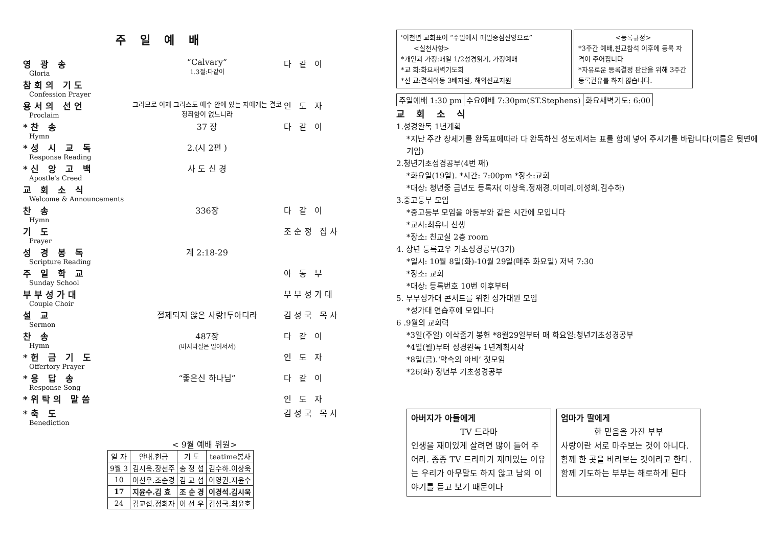주 일 예 배
영 광 송
Gloria
“Calvary”
1.3절:다같이
다 같 이
참회의 기도
Confession Prayer
용서의 선언
Proclaim
그러므로 이제 그리스도 예수 안에 있는 자에게는 결코 정죄함이 없느니라
인 도 자
*찬 송
Hymn
37 장 다 같 이
*성 시 교 독
Response Reading
2.(시 2편 )
*신 앙 고 백
Apostle's Creed
사 도 신 경
교 회 소 식
Welcome & Announcements
찬 송
Hymn
336장 다 같 이
기 도
Prayer
조순정 집사
성 경 봉 독
Scripture Reading
계 2:18-29
주 일 학 교
Sunday School
아 동 부
부부성가대
Couple Choir
부부성가대
설 교
Sermon
절제되지 않은 사랑!두아디라 김성국 목사
찬 송
Hymn
487장
(마지막절은 일어서서)
다 같 이
*헌 금 기 도
Offertory Prayer
인 도 자
*응 답 송
Response Song
“좋은신 하나님” 다 같 이
*위탁의 말씀 인 도 자
*축 도
Benediction
김성국 목사
< 9월 예배 위원>
| 일 자 | 안내.헌금 | 기 도 | teatime봉사 |
| --- | --- | --- | --- |
| 9월 3 | 김시욱.장선주 | 송 정 섭 | 김수하.이상욱 |
| 10 | 이선우.조순경 | 김 교 섭 | 이영권.지윤수 |
| 17 | 지윤수.김 효 | 조 순 경 | 이경석.김시욱 |
| 24 | 김교섭.정희자 | 이 선 우 | 김성국.최윤호 |
'이천년 교회표어 “주일에서 매일중심신앙으로”
<실천사항>
*개인과 가정:매일 1/2성경읽기, 가정예배
*교 회:화요새벽기도회
*선 교:결식아동 3배지원, 해외선교지원
<등록규정>
*3주간 예배,친교참석 이후에 등록 자격이 주어집니다
*자유로운 등록결정 판단을 위해 3주간 등록권유를 하지 않습니다.
| 주일예배 1:30 pm | 수요예배 7:30pm(ST.Stephens) | 화요새벽기도: 6:00 |
교 회 소 식
1.성경완독 1년계획
*지난 주간 창세기를 완독표에따라 다 완독하신 성도께서는 표를 함에 넣어 주시기를 바랍니다(이름은 뒷면에 기입)
2.청년기초성경공부(4번 째)
*화요일(19일). *시간: 7:00pm *장소:교회
*대상: 청년중 금년도 등록자( 이상욱.정재경.이미리.이성희.김수하)
3.중고등부 모임
*중고등부 모임을 아동부와 같은 시간에 모입니다
*교사:최유나 선생
*장소: 친교실 2층 room
4. 장년 등록교우 기초성경공부(3기)
*일시: 10월 8일(화)-10월 29일(매주 화요일) 저녁 7:30
*장소: 교회
*대상: 등록번호 10번 이후부터
5. 부부성가대 콘서트를 위한 성가대원 모임
*성가대 연습후에 모입니다
6 .9월의 교회력
*3일(주일) 이삭줍기 봉헌 *8월29일부터 매 화요일:청년기초성경공부
*4일(월)부터 성경완독 1년계획시작
*8일(금).‘약속의 아비’ 첫모임
*26(화) 장년부 기초성경공부
아버지가 아들에게
TV 드라마
인생을 재미있게 살려면 많이 들어 주어라. 종종 TV 드라마가 재미있는 이유는 우리가 아무말도 하지 않고 남의 이야기를 듣고 보기 때문이다
엄마가 딸에게
한 믿음을 가진 부부
사랑이란 서로 마주보는 것이 아니다. 함께 한 곳을 바라보는 것이라고 한다.
함께 기도하는 부부는 해로하게 된다